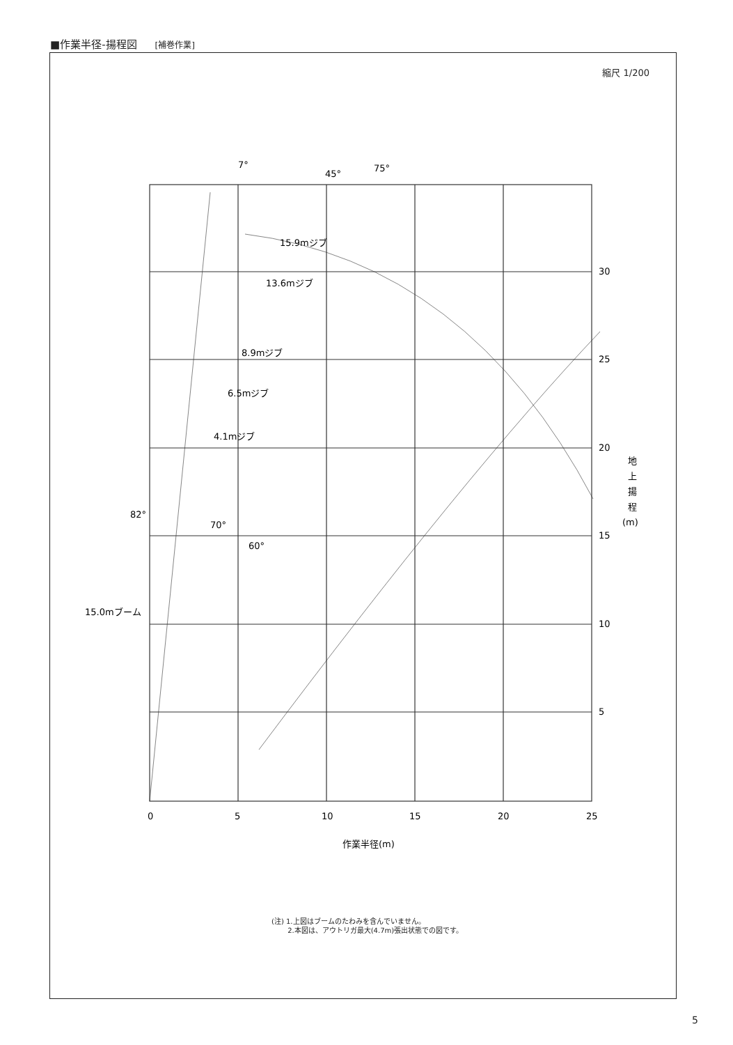■作業半径-揚程図 [補巻作業]
縮尺 1/200
0
5
10
15
20
25
5
10
15
20
25
30
15.9mジブ
13.6mジブ
8.9mジブ
6.5mジブ
4.1mジブ
7°
45°
75°
82°
70°
60°
15.0mブーム
地
上
揚
程
(m)
作業半径(m)
(注) 1.上図はブームのたわみを含んでいません。
　　 2.本図は、アウトリガ最大(4.7m)張出状態での図です。
5